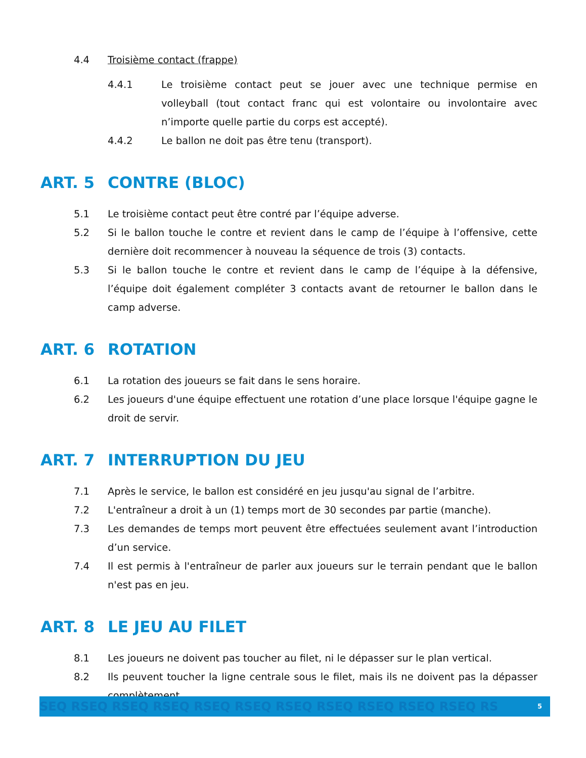4.4 Troisième contact (frappe)
4.4.1 Le troisième contact peut se jouer avec une technique permise en volleyball (tout contact franc qui est volontaire ou involontaire avec n’importe quelle partie du corps est accepté).
4.4.2 Le ballon ne doit pas être tenu (transport).
ART. 5 CONTRE (BLOC)
5.1 Le troisième contact peut être contré par l’équipe adverse.
5.2 Si le ballon touche le contre et revient dans le camp de l’équipe à l’offensive, cette dernière doit recommencer à nouveau la séquence de trois (3) contacts.
5.3 Si le ballon touche le contre et revient dans le camp de l’équipe à la défensive, l’équipe doit également compléter 3 contacts avant de retourner le ballon dans le camp adverse.
ART. 6 ROTATION
6.1 La rotation des joueurs se fait dans le sens horaire.
6.2 Les joueurs d'une équipe effectuent une rotation d’une place lorsque l'équipe gagne le droit de servir.
ART. 7 INTERRUPTION DU JEU
7.1 Après le service, le ballon est considéré en jeu jusqu'au signal de l’arbitre.
7.2 L'entraîneur a droit à un (1) temps mort de 30 secondes par partie (manche).
7.3 Les demandes de temps mort peuvent être effectuées seulement avant l’introduction d’un service.
7.4 Il est permis à l'entraîneur de parler aux joueurs sur le terrain pendant que le ballon n'est pas en jeu.
ART. 8 LE JEU AU FILET
8.1 Les joueurs ne doivent pas toucher au filet, ni le dépasser sur le plan vertical.
8.2 Ils peuvent toucher la ligne centrale sous le filet, mais ils ne doivent pas la dépasser complètement.
SEQ RSEQ RSEQ RSEQ RSEQ RSEQ RSEQ RSEQ RSEQ RSEQ RSEQ RS 5